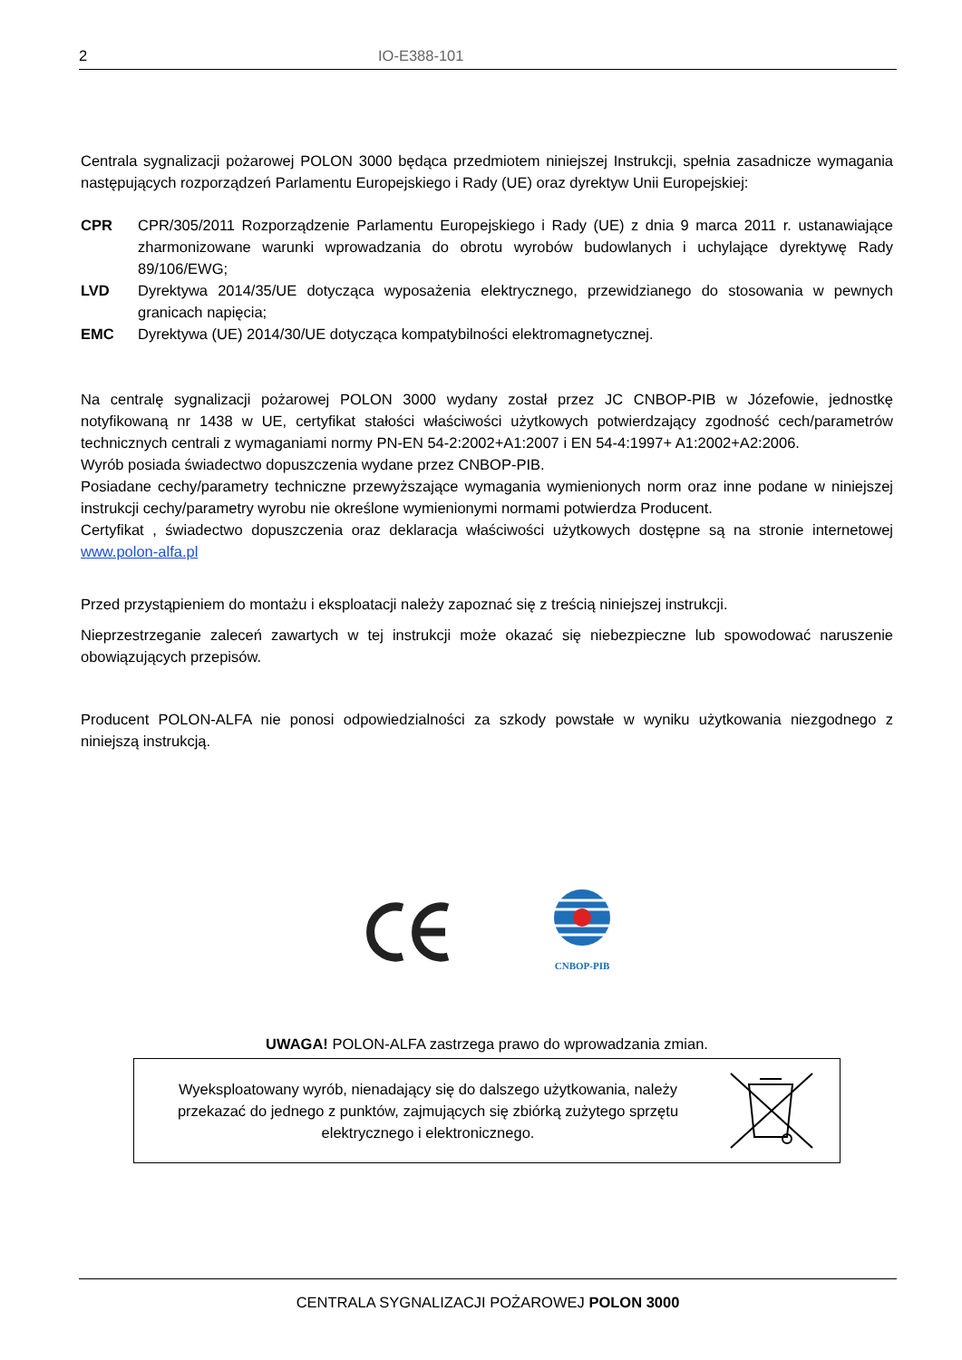2 IO-E388-101
Centrala sygnalizacji pożarowej POLON 3000 będąca przedmiotem niniejszej Instrukcji, spełnia zasadnicze wymagania następujących rozporządzeń Parlamentu Europejskiego i Rady (UE) oraz dyrektyw Unii Europejskiej:
CPR CPR/305/2011 Rozporządzenie Parlamentu Europejskiego i Rady (UE) z dnia 9 marca 2011 r. ustanawiające zharmonizowane warunki wprowadzania do obrotu wyrobów budowlanych i uchylające dyrektywę Rady 89/106/EWG;
LVD Dyrektywa 2014/35/UE dotycząca wyposażenia elektrycznego, przewidzianego do stosowania w pewnych granicach napięcia;
EMC Dyrektywa (UE) 2014/30/UE dotycząca kompatybilności elektromagnetycznej.
Na centralę sygnalizacji pożarowej POLON 3000 wydany został przez JC CNBOP-PIB w Józefowie, jednostkę notyfikowaną nr 1438 w UE, certyfikat stałości właściwości użytkowych potwierdzający zgodność cech/parametrów technicznych centrali z wymaganiami normy PN-EN 54-2:2002+A1:2007 i EN 54-4:1997+ A1:2002+A2:2006.
Wyrób posiada świadectwo dopuszczenia wydane przez CNBOP-PIB.
Posiadane cechy/parametry techniczne przewyższające wymagania wymienionych norm oraz inne podane w niniejszej instrukcji cechy/parametry wyrobu nie określone wymienionymi normami potwierdza Producent.
Certyfikat , świadectwo dopuszczenia oraz deklaracja właściwości użytkowych dostępne są na stronie internetowej www.polon-alfa.pl
Przed przystąpieniem do montażu i eksploatacji należy zapoznać się z treścią niniejszej instrukcji.
Nieprzestrzeganie zaleceń zawartych w tej instrukcji może okazać się niebezpieczne lub spowodować naruszenie obowiązujących przepisów.
Producent POLON-ALFA nie ponosi odpowiedzialności za szkody powstałe w wyniku użytkowania niezgodnego z niniejszą instrukcją.
CNBOP-PIB
UWAGA! POLON-ALFA zastrzega prawo do wprowadzania zmian.
Wyeksploatowany wyrób, nienadający się do dalszego użytkowania, należy przekazać do jednego z punktów, zajmujących się zbiórką zużytego sprzętu elektrycznego i elektronicznego.
CENTRALA SYGNALIZACJI POŻAROWEJ POLON 3000